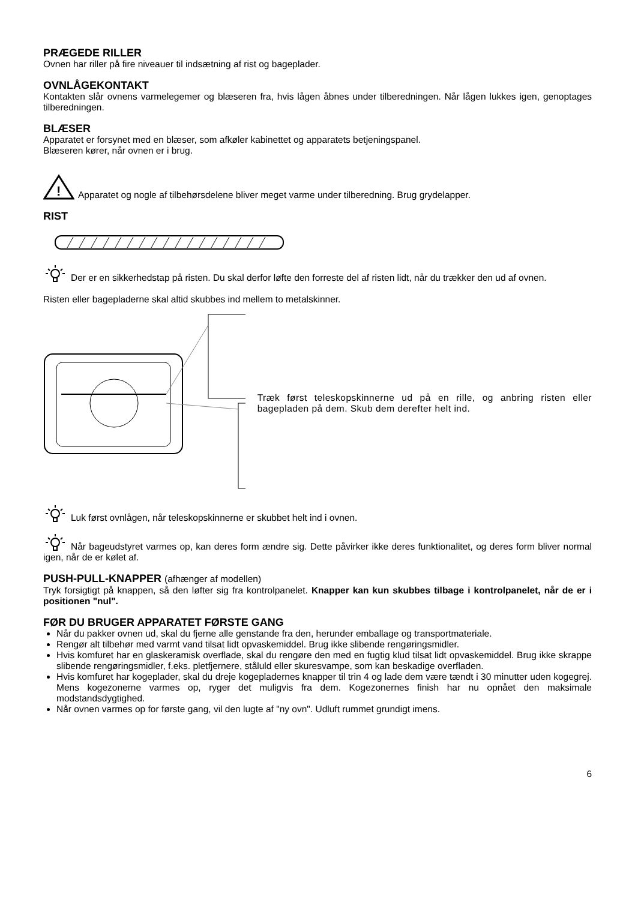PRÆGEDE RILLER
Ovnen har riller på fire niveauer til indsætning af rist og bageplader.
OVNLÅGEKONTAKT
Kontakten slår ovnens varmelegemer og blæseren fra, hvis lågen åbnes under tilberedningen. Når lågen lukkes igen, genoptages tilberedningen.
BLÆSER
Apparatet er forsynet med en blæser, som afkøler kabinettet og apparatets betjeningspanel.
Blæseren kører, når ovnen er i brug.
!
Apparatet og nogle af tilbehørsdelene bliver meget varme under tilberedning. Brug grydelapper.
RIST
Der er en sikkerhedstap på risten. Du skal derfor løfte den forreste del af risten lidt, når du trækker den ud af ovnen.
Risten eller bagepladerne skal altid skubbes ind mellem to metalskinner.
Træk først teleskopskinnerne ud på en rille, og anbring risten eller bagepladen på dem. Skub dem derefter helt ind.
Luk først ovnlågen, når teleskopskinnerne er skubbet helt ind i ovnen.
Når bageudstyret varmes op, kan deres form ændre sig. Dette påvirker ikke deres funktionalitet, og deres form bliver normal igen, når de er kølet af.
PUSH-PULL-KNAPPER (afhænger af modellen)
Tryk forsigtigt på knappen, så den løfter sig fra kontrolpanelet. Knapper kan kun skubbes tilbage i kontrolpanelet, når de er i positionen "nul".
FØR DU BRUGER APPARATET FØRSTE GANG
Når du pakker ovnen ud, skal du fjerne alle genstande fra den, herunder emballage og transportmateriale.
Rengør alt tilbehør med varmt vand tilsat lidt opvaskemiddel. Brug ikke slibende rengøringsmidler.
Hvis komfuret har en glaskeramisk overflade, skal du rengøre den med en fugtig klud tilsat lidt opvaskemiddel. Brug ikke skrappe slibende rengøringsmidler, f.eks. pletfjernere, ståluld eller skuresvampe, som kan beskadige overfladen.
Hvis komfuret har kogeplader, skal du dreje kogepladernes knapper til trin 4 og lade dem være tændt i 30 minutter uden kogegrej. Mens kogezonerne varmes op, ryger det muligvis fra dem. Kogezonernes finish har nu opnået den maksimale modstandsdygtighed.
Når ovnen varmes op for første gang, vil den lugte af "ny ovn". Udluft rummet grundigt imens.
6